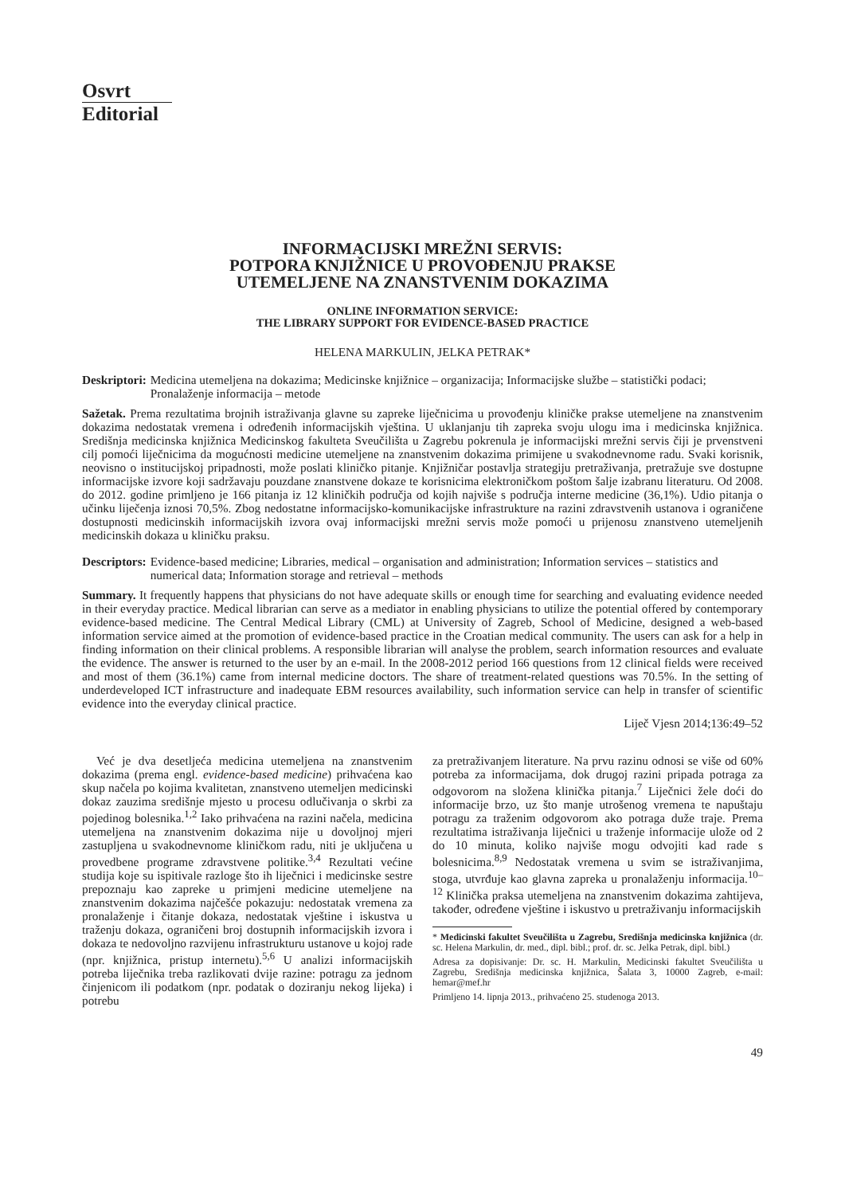Osvrt
Editorial
INFORMACIJSKI MREŽNI SERVIS:
POTPORA KNJIŽNICE U PROVOĐENJU PRAKSE
UTEMELJENE NA ZNANSTVENIM DOKAZIMA
ONLINE INFORMATION SERVICE:
THE LIBRARY SUPPORT FOR EVIDENCE-BASED PRACTICE
HELENA MARKULIN, JELKA PETRAK*
Deskriptori: Medicina utemeljena na dokazima; Medicinske knjižnice – organizacija; Informacijske službe – statistički podaci; Pronalaženje informacija – metode
Sažetak. Prema rezultatima brojnih istraživanja glavne su zapreke liječnicima u provođenju kliničke prakse utemeljene na znanstvenim dokazima nedostatak vremena i određenih informacijskih vještina. U uklanjanju tih zapreka svoju ulogu ima i medicinska knjižnica. Središnja medicinska knjižnica Medicinskog fakulteta Sveučilišta u Zagrebu pokrenula je informacijski mrežni servis čiji je prvenstveni cilj pomoći liječnicima da mogućnosti medicine utemeljene na znanstvenim dokazima primijene u svakodnevnome radu. Svaki korisnik, neovisno o institucijskoj pripadnosti, može poslati kliničko pitanje. Knjižničar postavlja strategiju pretraživanja, pretražuje sve dostupne informacijske izvore koji sadržavaju pouzdane znanstvene dokaze te korisnicima elektroničkom poštom šalje izabranu literaturu. Od 2008. do 2012. godine primljeno je 166 pitanja iz 12 kliničkih područja od kojih najviše s područja interne medicine (36,1%). Udio pitanja o učinku liječenja iznosi 70,5%. Zbog nedostatne informacijsko-komunikacijske infrastrukture na razini zdravstvenih ustanova i ograničene dostupnosti medicinskih informacijskih izvora ovaj informacijski mrežni servis može pomoći u prijenosu znanstveno utemeljenih medicinskih dokaza u kliničku praksu.
Descriptors: Evidence-based medicine; Libraries, medical – organisation and administration; Information services – statistics and numerical data; Information storage and retrieval – methods
Summary. It frequently happens that physicians do not have adequate skills or enough time for searching and evaluating evidence needed in their everyday practice. Medical librarian can serve as a mediator in enabling physicians to utilize the potential offered by contemporary evidence-based medicine. The Central Medical Library (CML) at University of Zagreb, School of Medicine, designed a web-based information service aimed at the promotion of evidence-based practice in the Croatian medical community. The users can ask for a help in finding information on their clinical problems. A responsible librarian will analyse the problem, search information resources and evaluate the evidence. The answer is returned to the user by an e-mail. In the 2008-2012 period 166 questions from 12 clinical fields were received and most of them (36.1%) came from internal medicine doctors. The share of treatment-related questions was 70.5%. In the setting of underdeveloped ICT infrastructure and inadequate EBM resources availability, such information service can help in transfer of scientific evidence into the everyday clinical practice.
Liječ Vjesn 2014;136:49–52
Već je dva desetljeća medicina utemeljena na znanstvenim dokazima (prema engl. evidence-based medicine) prihvaćena kao skup načela po kojima kvalitetan, znanstveno utemeljen medicinski dokaz zauzima središnje mjesto u procesu odlučivanja o skrbi za pojedinog bolesnika.<sup>1,2</sup> Iako prihvaćena na razini načela, medicina utemeljena na znanstvenim dokazima nije u dovoljnoj mjeri zastupljena u svakodnevnome kliničkom radu, niti je uključena u provedbene programe zdravstvene politike.<sup>3,4</sup> Rezultati većine studija koje su ispitivale razloge što ih liječnici i medicinske sestre prepoznaju kao zapreke u primjeni medicine utemeljene na znanstvenim dokazima najčešće pokazuju: nedostatak vremena za pronalaženje i čitanje dokaza, nedostatak vještine i iskustva u traženju dokaza, ograničeni broj dostupnih informacijskih izvora i dokaza te nedovoljno razvijenu infrastrukturu ustanove u kojoj rade (npr. knjižnica, pristup internetu).<sup>5,6</sup> U analizi informacijskih potreba liječnika treba razlikovati dvije razine: potragu za jednom činjenicom ili podatkom (npr. podatak o doziranju nekog lijeka) i potrebu
za pretraživanjem literature. Na prvu razinu odnosi se više od 60% potreba za informacijama, dok drugoj razini pripada potraga za odgovorom na složena klinička pitanja.<sup>7</sup> Liječnici žele doći do informacije brzo, uz što manje utrošenog vremena te napuštaju potragu za traženim odgovorom ako potraga duže traje. Prema rezultatima istraživanja liječnici u traženje informacije ulože od 2 do 10 minuta, koliko najviše mogu odvojiti kad rade s bolesnicima.<sup>8,9</sup> Nedostatak vremena u svim se istraživanjima, stoga, utvrđuje kao glavna zapreka u pronalaženju informacija.<sup>10–12</sup> Klinička praksa utemeljena na znanstvenim dokazima zahtijeva, također, određene vještine i iskustvo u pretraživanju informacijskih
* Medicinski fakultet Sveučilišta u Zagrebu, Središnja medicinska knjižnica (dr. sc. Helena Markulin, dr. med., dipl. bibl.; prof. dr. sc. Jelka Petrak, dipl. bibl.)
Adresa za dopisivanje: Dr. sc. H. Markulin, Medicinski fakultet Sveučilišta u Zagrebu, Središnja medicinska knjižnica, Šalata 3, 10000 Zagreb, e-mail: hemar@mef.hr
Primljeno 14. lipnja 2013., prihvaćeno 25. studenoga 2013.
49